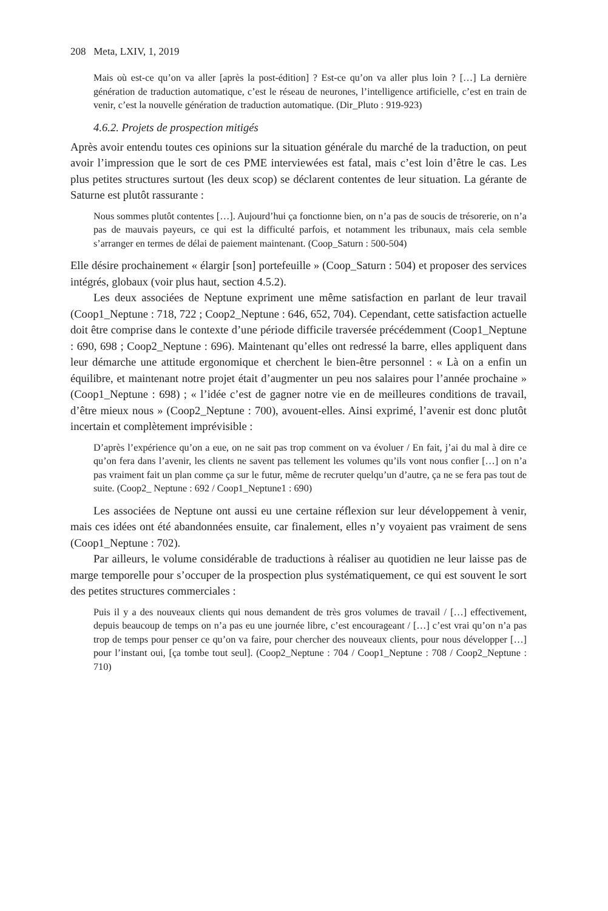208 Meta, LXIV, 1, 2019
Mais où est-ce qu’on va aller [après la post-édition] ? Est-ce qu’on va aller plus loin ? […] La dernière génération de traduction automatique, c’est le réseau de neurones, l’intelligence artificielle, c’est en train de venir, c’est la nouvelle génération de traduction automatique. (Dir_Pluto : 919-923)
4.6.2. Projets de prospection mitigés
Après avoir entendu toutes ces opinions sur la situation générale du marché de la traduction, on peut avoir l’impression que le sort de ces PME interviewées est fatal, mais c’est loin d’être le cas. Les plus petites structures surtout (les deux scop) se déclarent contentes de leur situation. La gérante de Saturne est plutôt rassurante :
Nous sommes plutôt contentes […]. Aujourd’hui ça fonctionne bien, on n’a pas de soucis de trésorerie, on n’a pas de mauvais payeurs, ce qui est la difficulté parfois, et notamment les tribunaux, mais cela semble s’arranger en termes de délai de paiement maintenant. (Coop_Saturn : 500-504)
Elle désire prochainement « élargir [son] portefeuille » (Coop_Saturn : 504) et proposer des services intégrés, globaux (voir plus haut, section 4.5.2).
Les deux associées de Neptune expriment une même satisfaction en parlant de leur travail (Coop1_Neptune : 718, 722 ; Coop2_Neptune : 646, 652, 704). Cependant, cette satisfaction actuelle doit être comprise dans le contexte d’une période difficile traversée précédemment (Coop1_Neptune : 690, 698 ; Coop2_Neptune : 696). Maintenant qu’elles ont redressé la barre, elles appliquent dans leur démarche une attitude ergonomique et cherchent le bien-être personnel : « Là on a enfin un équilibre, et maintenant notre projet était d’augmenter un peu nos salaires pour l’année prochaine » (Coop1_Neptune : 698) ; « l’idée c’est de gagner notre vie en de meilleures conditions de travail, d’être mieux nous » (Coop2_Neptune : 700), avouent-elles. Ainsi exprimé, l’avenir est donc plutôt incertain et complètement imprévisible :
D’après l’expérience qu’on a eue, on ne sait pas trop comment on va évoluer / En fait, j’ai du mal à dire ce qu’on fera dans l’avenir, les clients ne savent pas tellement les volumes qu’ils vont nous confier […] on n’a pas vraiment fait un plan comme ça sur le futur, même de recruter quelqu’un d’autre, ça ne se fera pas tout de suite. (Coop2_ Neptune : 692 / Coop1_Neptune1 : 690)
Les associées de Neptune ont aussi eu une certaine réflexion sur leur développement à venir, mais ces idées ont été abandonnées ensuite, car finalement, elles n’y voyaient pas vraiment de sens (Coop1_Neptune : 702).
Par ailleurs, le volume considérable de traductions à réaliser au quotidien ne leur laisse pas de marge temporelle pour s’occuper de la prospection plus systématiquement, ce qui est souvent le sort des petites structures commerciales :
Puis il y a des nouveaux clients qui nous demandent de très gros volumes de travail / […] effectivement, depuis beaucoup de temps on n’a pas eu une journée libre, c’est encourageant / […] c’est vrai qu’on n’a pas trop de temps pour penser ce qu’on va faire, pour chercher des nouveaux clients, pour nous développer […] pour l’instant oui, [ça tombe tout seul]. (Coop2_Neptune : 704 / Coop1_Neptune : 708 / Coop2_Neptune : 710)